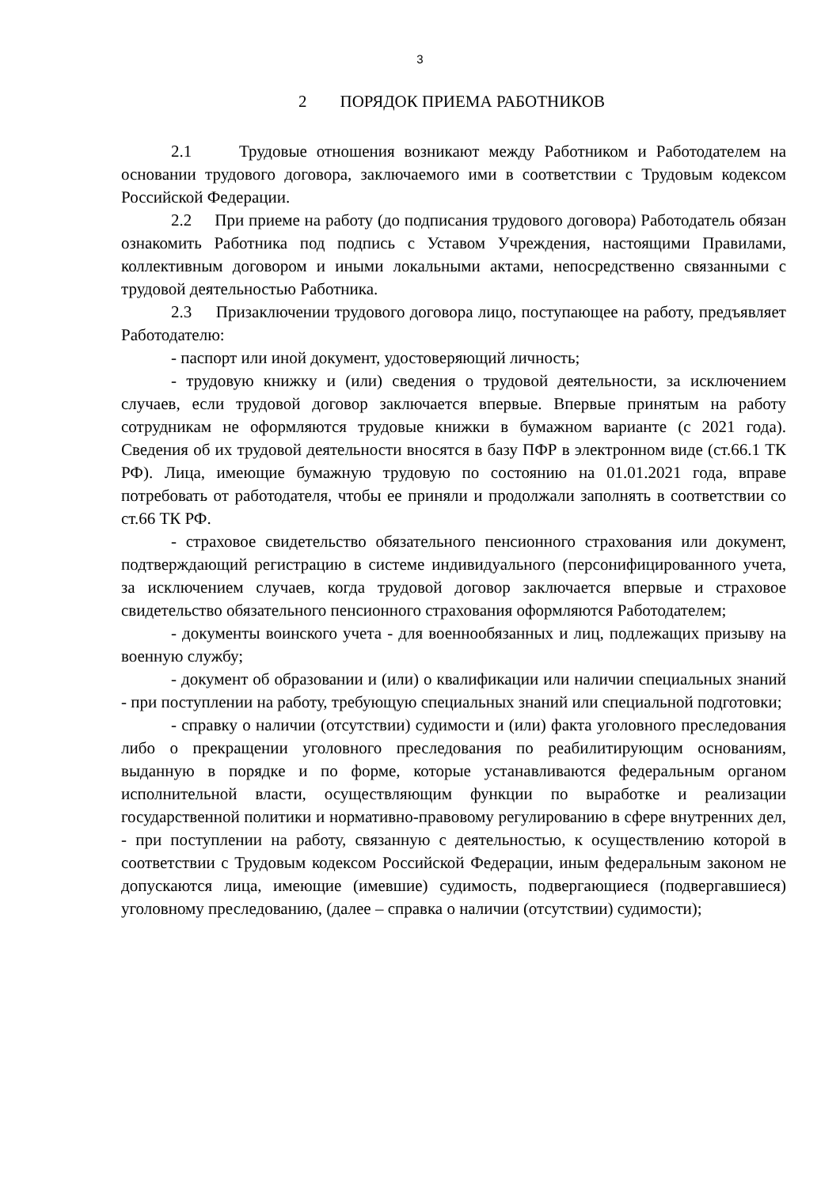3
2 ПОРЯДОК ПРИЕМА РАБОТНИКОВ
2.1 Трудовые отношения возникают между Работником и Работодателем на основании трудового договора, заключаемого ими в соответствии с Трудовым кодексом Российской Федерации.
2.2 При приеме на работу (до подписания трудового договора) Работодатель обязан ознакомить Работника под подпись с Уставом Учреждения, настоящими Правилами, коллективным договором и иными локальными актами, непосредственно связанными с трудовой деятельностью Работника.
2.3 Призаключении трудового договора лицо, поступающее на работу, предъявляет Работодателю:
- паспорт или иной документ, удостоверяющий личность;
- трудовую книжку и (или) сведения о трудовой деятельности, за исключением случаев, если трудовой договор заключается впервые. Впервые принятым на работу сотрудникам не оформляются трудовые книжки в бумажном варианте (с 2021 года). Сведения об их трудовой деятельности вносятся в базу ПФР в электронном виде (ст.66.1 ТК РФ). Лица, имеющие бумажную трудовую по состоянию на 01.01.2021 года, вправе потребовать от работодателя, чтобы ее приняли и продолжали заполнять в соответствии со ст.66 ТК РФ.
- страховое свидетельство обязательного пенсионного страхования или документ, подтверждающий регистрацию в системе индивидуального (персонифицированного учета, за исключением случаев, когда трудовой договор заключается впервые и страховое свидетельство обязательного пенсионного страхования оформляются Работодателем;
- документы воинского учета - для военнообязанных и лиц, подлежащих призыву на военную службу;
- документ об образовании и (или) о квалификации или наличии специальных знаний - при поступлении на работу, требующую специальных знаний или специальной подготовки;
- справку о наличии (отсутствии) судимости и (или) факта уголовного преследования либо о прекращении уголовного преследования по реабилитирующим основаниям, выданную в порядке и по форме, которые устанавливаются федеральным органом исполнительной власти, осуществляющим функции по выработке и реализации государственной политики и нормативно-правовому регулированию в сфере внутренних дел, - при поступлении на работу, связанную с деятельностью, к осуществлению которой в соответствии с Трудовым кодексом Российской Федерации, иным федеральным законом не допускаются лица, имеющие (имевшие) судимость, подвергающиеся (подвергавшиеся) уголовному преследованию, (далее – справка о наличии (отсутствии) судимости);